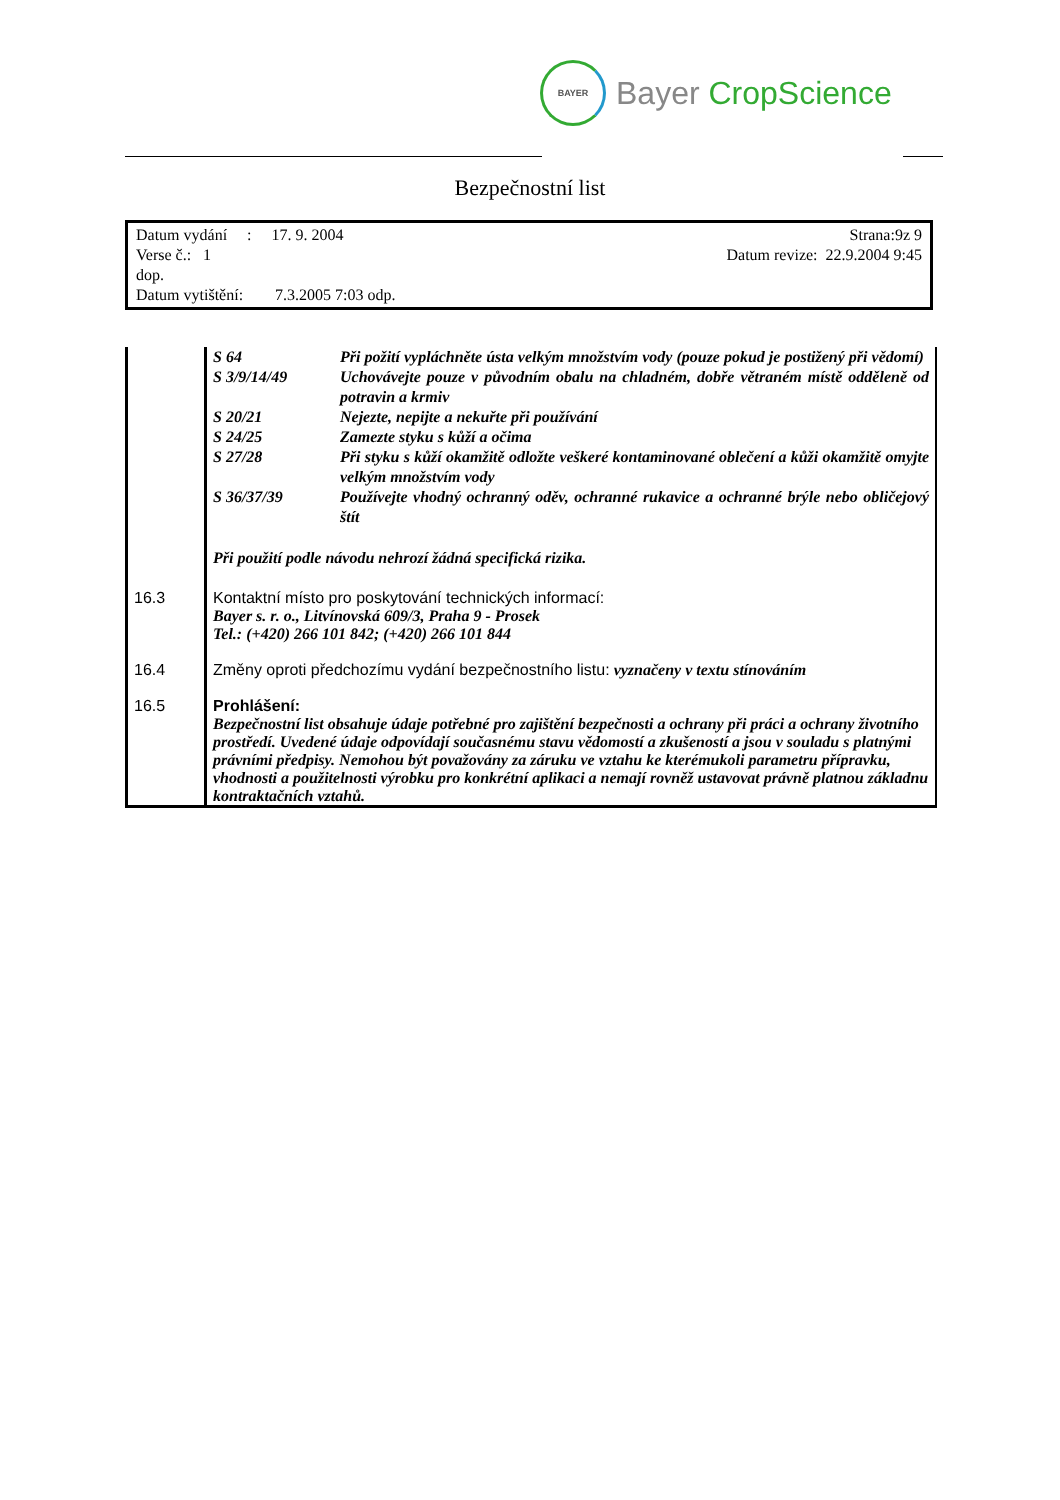BAYER
Bayer CropScience
Bezpečnostní list
Datum vydání : 17. 9. 2004 Strana:9z 9
Verse č.: 1 Datum revize: 22.9.2004 9:45
dop.
Datum vytištění: 7.3.2005 7:03 odp.
| | / S 64 / Při požití vypláchněte ústa velkým množstvím vody (pouze pokud je postižený při vědomí) / / S 3/9/14/49 / Uchovávejte pouze v původním obalu na chladném, dobře větraném místě odděleně od potravin a krmiv / / S 20/21 / Nejezte, nepijte a nekuřte při používání / / S 24/25 / Zamezte styku s kůží a očima / / S 27/28 / Při styku s kůží okamžitě odložte veškeré kontaminované oblečení a kůži okamžitě omyjte velkým množstvím vody / / S 36/37/39 / Používejte vhodný ochranný oděv, ochranné rukavice a ochranné brýle nebo obličejový štít / Při použití podle návodu nehrozí žádná specifická rizika. |
| 16.3 | Kontaktní místo pro poskytování technických informací: Bayer s. r. o., Litvínovská 609/3, Praha 9 - Prosek Tel.: (+420) 266 101 842; (+420) 266 101 844 |
| 16.4 | Změny oproti předchozímu vydání bezpečnostního listu: vyznačeny v textu stínováním |
| 16.5 | Prohlášení: Bezpečnostní list obsahuje údaje potřebné pro zajištění bezpečnosti a ochrany při práci a ochrany životního prostředí. Uvedené údaje odpovídají současnému stavu vědomostí a zkušeností a jsou v souladu s platnými právními předpisy. Nemohou být považovány za záruku ve vztahu ke kterémukoli parametru přípravku, vhodnosti a použitelnosti výrobku pro konkrétní aplikaci a nemají rovněž ustavovat právně platnou základnu kontraktačních vztahů. |